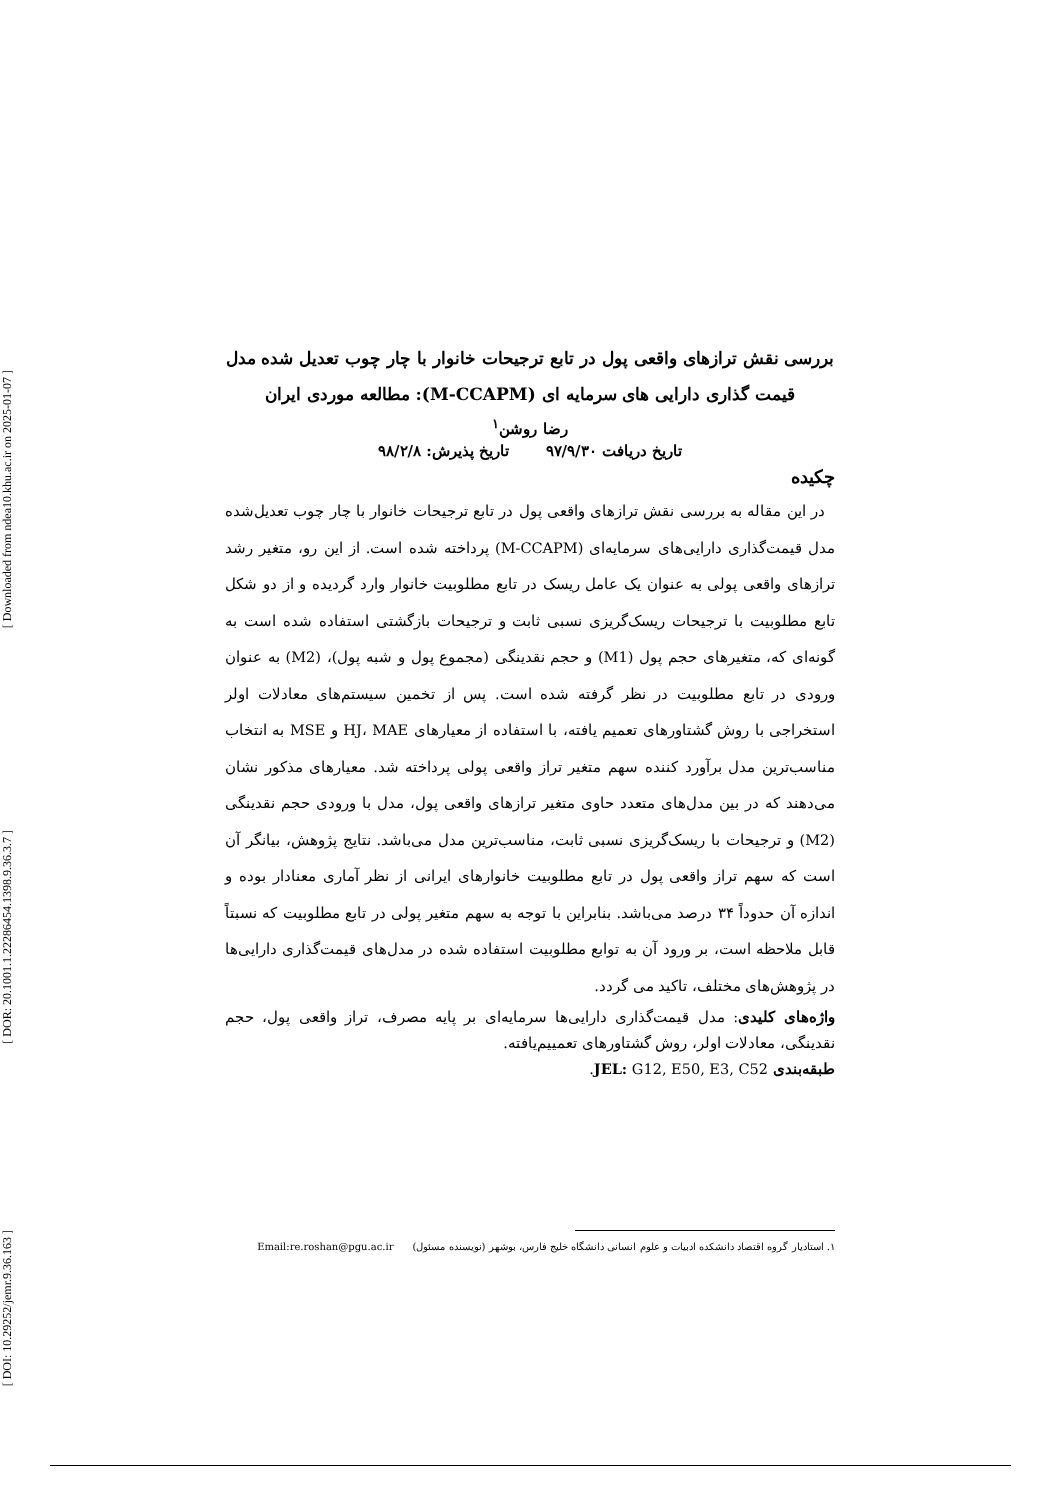[ Downloaded from ndea10.khu.ac.ir on 2025-01-07 ]
[ DOR: 20.1001.1.22286454.1398.9.36.3.7 ]
[ DOI: 10.29252/jemr.9.36.163 ]
بررسی نقش ترازهای واقعی پول در تابع ترجیحات خانوار با چار چوب تعدیل شده مدل قیمت گذاری دارایی های سرمایه ای (M-CCAPM): مطالعه موردی ایران
رضا روشن<sup>۱</sup>
تاریخ دریافت ۹۷/۹/۳۰ تاریخ پذیرش: ۹۸/۲/۸
چکیده
در این مقاله به بررسی نقش ترازهای واقعی پول در تابع ترجیحات خانوار با چار چوب تعدیل‌شده مدل قیمت‌گذاری دارایی‌های سرمایه‌ای (M-CCAPM) پرداخته شده است. از این رو، متغیر رشد ترازهای واقعی پولی به عنوان یک عامل ریسک در تابع مطلوبیت خانوار وارد گردیده و از دو شکل تابع مطلوبیت با ترجیحات ریسک‌گریزی نسبی ثابت و ترجیحات بازگشتی استفاده شده است به گونه‌ای که، متغیرهای حجم پول (M1) و حجم نقدینگی (مجموع پول و شبه پول)، (M2) به عنوان ورودی در تابع مطلوبیت در نظر گرفته شده است. پس از تخمین سیستم‌های معادلات اولر استخراجی با روش گشتاورهای تعمیم یافته، با استفاده از معیارهای HJ، MAE و MSE به انتخاب مناسب‌ترین مدل برآورد کننده سهم متغیر تراز واقعی پولی پرداخته شد. معیارهای مذکور نشان می‌دهند که در بین مدل‌های متعدد حاوی متغیر ترازهای واقعی پول، مدل با ورودی حجم نقدینگی (M2) و ترجیحات با ریسک‌گریزی نسبی ثابت، مناسب‌ترین مدل می‌باشد. نتایج پژوهش، بیانگر آن است که سهم تراز واقعی پول در تابع مطلوبیت خانوارهای ایرانی از نظر آماری معنادار بوده و اندازه آن حدوداً ۳۴ درصد می‌باشد. بنابراین با توجه به سهم متغیر پولی در تابع مطلوبیت که نسبتاً قابل ملاحظه است، بر ورود آن به توابع مطلوبیت استفاده شده در مدل‌های قیمت‌گذاری دارایی‌ها در پژوهش‌های مختلف، تاکید می گردد.
واژه‌های کلیدی: مدل قیمت‌گذاری دارایی‌ها سرمایه‌ای بر پایه مصرف، تراز واقعی پول، حجم نقدینگی، معادلات اولر، روش گشتاورهای تعمییم‌یافته.
طبقه‌بندی JEL: G12, E50, E3, C52.
۱. استادیار گروه اقتصاد دانشکده ادبیات و علوم انسانی دانشگاه خلیج فارس، بوشهر (نویسنده مسئول) Email:re.roshan@pgu.ac.ir